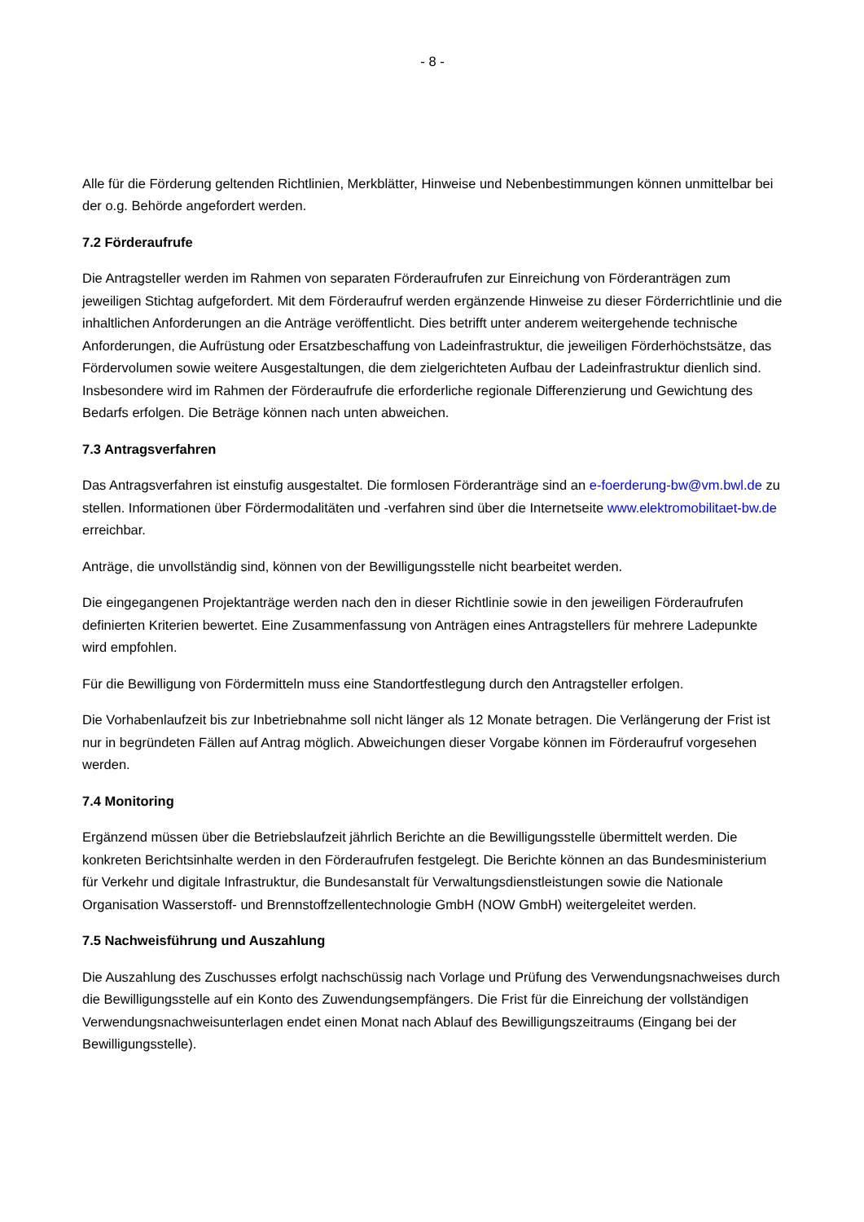- 8 -
Alle für die Förderung geltenden Richtlinien, Merkblätter, Hinweise und Nebenbestimmungen können unmittelbar bei der o.g. Behörde angefordert werden.
7.2 Förderaufrufe
Die Antragsteller werden im Rahmen von separaten Förderaufrufen zur Einreichung von Förderanträgen zum jeweiligen Stichtag aufgefordert. Mit dem Förderaufruf werden ergänzende Hinweise zu dieser Förderrichtlinie und die inhaltlichen Anforderungen an die Anträge veröffentlicht. Dies betrifft unter anderem weitergehende technische Anforderungen, die Aufrüstung oder Ersatzbeschaffung von Ladeinfrastruktur, die jeweiligen Förderhöchstsätze, das Fördervolumen sowie weitere Ausgestaltungen, die dem zielgerichteten Aufbau der Ladeinfrastruktur dienlich sind. Insbesondere wird im Rahmen der Förderaufrufe die erforderliche regionale Differenzierung und Gewichtung des Bedarfs erfolgen. Die Beträge können nach unten abweichen.
7.3 Antragsverfahren
Das Antragsverfahren ist einstufig ausgestaltet. Die formlosen Förderanträge sind an e-foerderung-bw@vm.bwl.de zu stellen. Informationen über Fördermodalitäten und -verfahren sind über die Internetseite www.elektromobilitaet-bw.de erreichbar.
Anträge, die unvollständig sind, können von der Bewilligungsstelle nicht bearbeitet werden.
Die eingegangenen Projektanträge werden nach den in dieser Richtlinie sowie in den jeweiligen Förderaufrufen definierten Kriterien bewertet. Eine Zusammenfassung von Anträgen eines Antragstellers für mehrere Ladepunkte wird empfohlen.
Für die Bewilligung von Fördermitteln muss eine Standortfestlegung durch den Antragsteller erfolgen.
Die Vorhabenlaufzeit bis zur Inbetriebnahme soll nicht länger als 12 Monate betragen. Die Verlängerung der Frist ist nur in begründeten Fällen auf Antrag möglich. Abweichungen dieser Vorgabe können im Förderaufruf vorgesehen werden.
7.4 Monitoring
Ergänzend müssen über die Betriebslaufzeit jährlich Berichte an die Bewilligungsstelle übermittelt werden. Die konkreten Berichtsinhalte werden in den Förderaufrufen festgelegt. Die Berichte können an das Bundesministerium für Verkehr und digitale Infrastruktur, die Bundesanstalt für Verwaltungsdienstleistungen sowie die Nationale Organisation Wasserstoff- und Brennstoffzellentechnologie GmbH (NOW GmbH) weitergeleitet werden.
7.5 Nachweisführung und Auszahlung
Die Auszahlung des Zuschusses erfolgt nachschüssig nach Vorlage und Prüfung des Verwendungsnachweises durch die Bewilligungsstelle auf ein Konto des Zuwendungsempfängers. Die Frist für die Einreichung der vollständigen Verwendungsnachweisunterlagen endet einen Monat nach Ablauf des Bewilligungszeitraums (Eingang bei der Bewilligungsstelle).